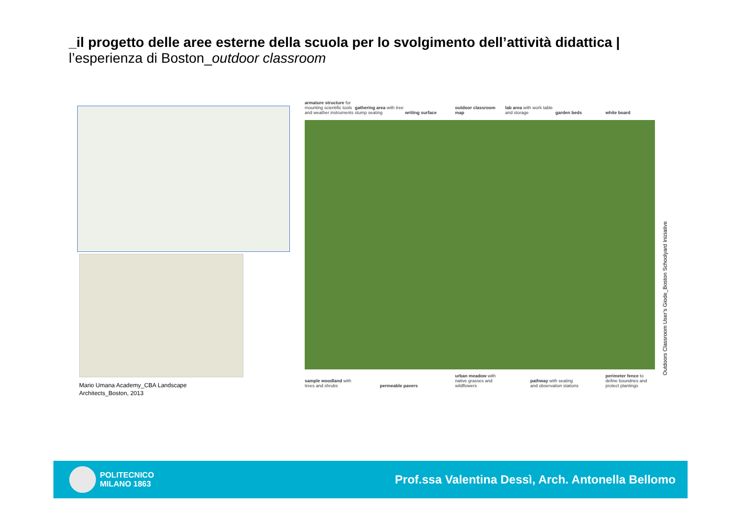_il progetto delle aree esterne della scuola per lo svolgimento dell’attività didattica |
l’esperienza di Boston_outdoor classroom
Mario Umana Academy_CBA Landscape
Architects_Boston, 2013
armature structure for mounting scientific tools and weather instruments
gathering area with tree stump seating
writing surface outdoor classroom map
lab area with work table and storage
garden beds white board
sample woodland with trees and shrubs
permeable pavers urban meadow with native grasses and wildflowers
pathway with seating and observation stations
perimeter fence to define boundries and protect plantings
Outdoors Classroom User’s Giode_Boston Schoolyard Iniziative
POLITECNICO
MILANO 1863
Prof.ssa Valentina Dessì, Arch. Antonella Bellomo